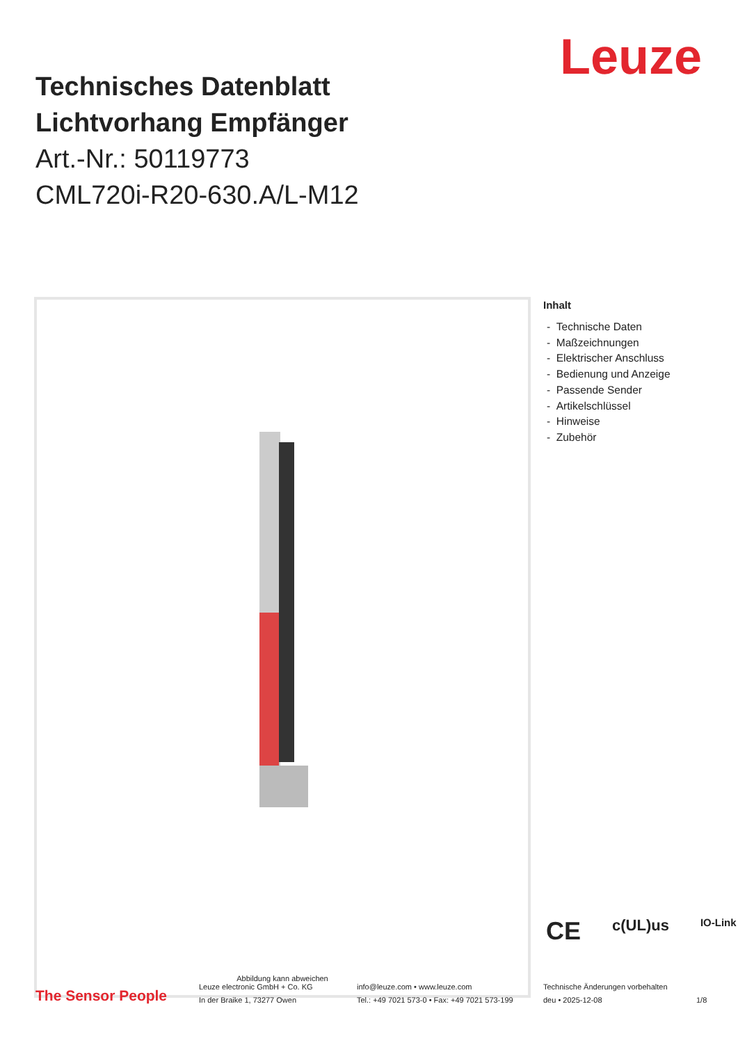Leuze
Technisches Datenblatt
Lichtvorhang Empfänger
Art.-Nr.: 50119773
CML720i-R20-630.A/L-M12
Abbildung kann abweichen
Inhalt
- Technische Daten
- Maßzeichnungen
- Elektrischer Anschluss
- Bedienung und Anzeige
- Passende Sender
- Artikelschlüssel
- Hinweise
- Zubehör
CE c(UL)us IO-Link
The Sensor People
Leuze electronic GmbH + Co. KG
In der Braike 1, 73277 Owen
info@leuze.com • www.leuze.com
Tel.: +49 7021 573-0 • Fax: +49 7021 573-199
Technische Änderungen vorbehalten
deu • 2025-12-08
1/8